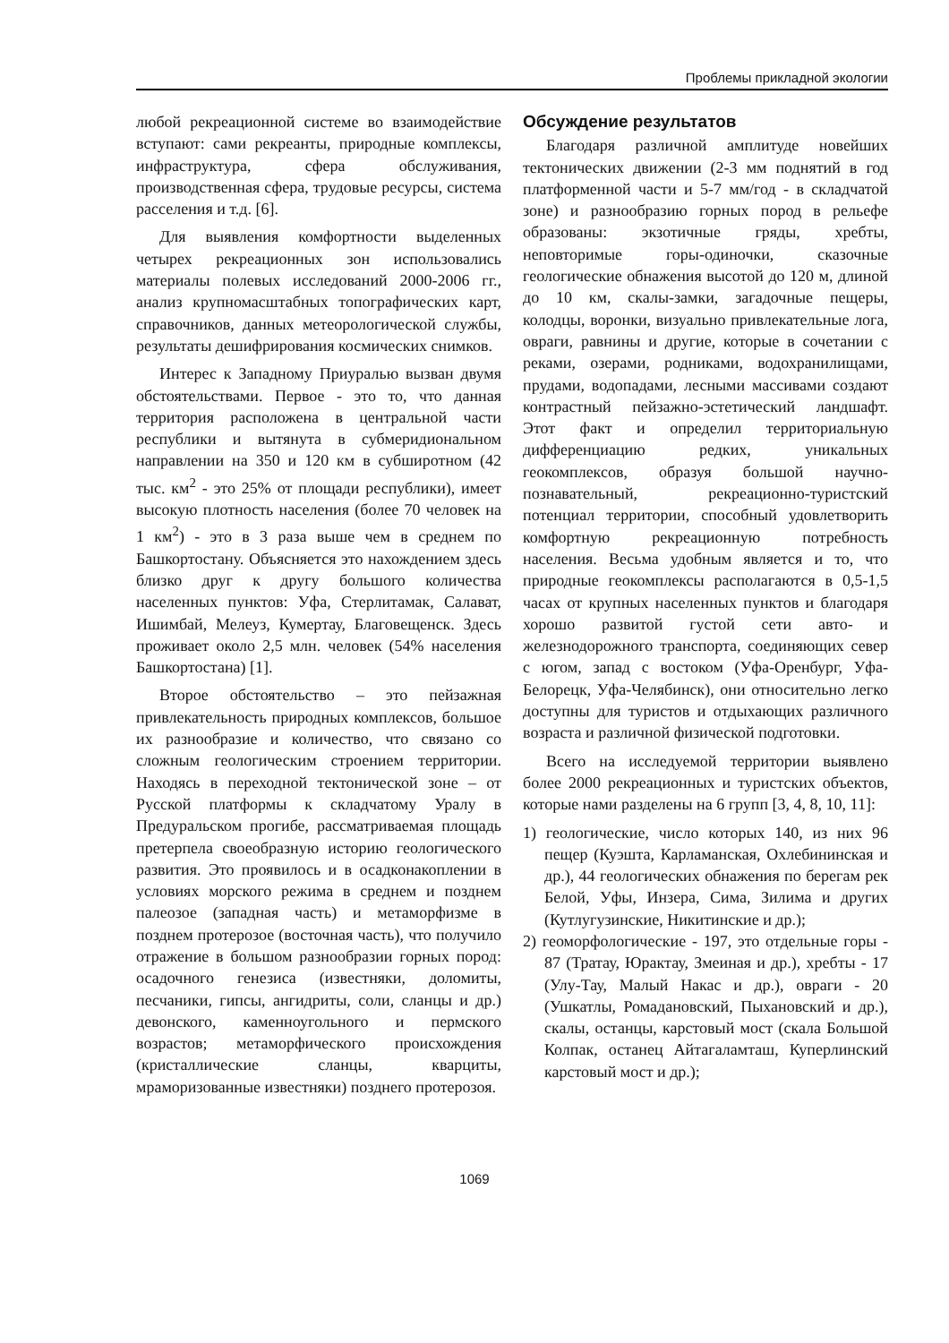Проблемы прикладной экологии
любой рекреационной системе во взаимодействие вступают: сами рекреанты, природные комплексы, инфраструктура, сфера обслуживания, производственная сфера, трудовые ресурсы, система расселения и т.д. [6].
Для выявления комфортности выделенных четырех рекреационных зон использовались материалы полевых исследований 2000-2006 гг., анализ крупномасштабных топографических карт, справочников, данных метеорологической службы, результаты дешифрирования космических снимков.
Интерес к Западному Приуралью вызван двумя обстоятельствами. Первое - это то, что данная территория расположена в центральной части республики и вытянута в субмеридиональном направлении на 350 и 120 км в субширотном (42 тыс. км<sup>2</sup> - это 25% от площади республики), имеет высокую плотность населения (более 70 человек на 1 км<sup>2</sup>) - это в 3 раза выше чем в среднем по Башкортостану. Объясняется это нахождением здесь близко друг к другу большого количества населенных пунктов: Уфа, Стерлитамак, Салават, Ишимбай, Мелеуз, Кумертау, Благовещенск. Здесь проживает около 2,5 млн. человек (54% населения Башкортостана) [1].
Второе обстоятельство – это пейзажная привлекательность природных комплексов, большое их разнообразие и количество, что связано со сложным геологическим строением территории. Находясь в переходной тектонической зоне – от Русской платформы к складчатому Уралу в Предуральском прогибе, рассматриваемая площадь претерпела своеобразную историю геологического развития. Это проявилось и в осадконакоплении в условиях морского режима в среднем и позднем палеозое (западная часть) и метаморфизме в позднем протерозое (восточная часть), что получило отражение в большом разнообразии горных пород: осадочного генезиса (известняки, доломиты, песчаники, гипсы, ангидриты, соли, сланцы и др.) девонского, каменноугольного и пермского возрастов; метаморфического происхождения (кристаллические сланцы, кварциты, мраморизованные известняки) позднего протерозоя.
Обсуждение результатов
Благодаря различной амплитуде новейших тектонических движении (2-3 мм поднятий в год платформенной части и 5-7 мм/год - в складчатой зоне) и разнообразию горных пород в рельефе образованы: экзотичные гряды, хребты, неповторимые горы-одиночки, сказочные геологические обнажения высотой до 120 м, длиной до 10 км, скалы-замки, загадочные пещеры, колодцы, воронки, визуально привлекательные лога, овраги, равнины и другие, которые в сочетании с реками, озерами, родниками, водохранилищами, прудами, водопадами, лесными массивами создают контрастный пейзажно-эстетический ландшафт. Этот факт и определил территориальную дифференциацию редких, уникальных геокомплексов, образуя большой научно-познавательный, рекреационно-туристский потенциал территории, способный удовлетворить комфортную рекреационную потребность населения. Весьма удобным является и то, что природные геокомплексы располагаются в 0,5-1,5 часах от крупных населенных пунктов и благодаря хорошо развитой густой сети авто- и железнодорожного транспорта, соединяющих север с югом, запад с востоком (Уфа-Оренбург, Уфа-Белорецк, Уфа-Челябинск), они относительно легко доступны для туристов и отдыхающих различного возраста и различной физической подготовки.
Всего на исследуемой территории выявлено более 2000 рекреационных и туристских объектов, которые нами разделены на 6 групп [3, 4, 8, 10, 11]:
1) геологические, число которых 140, из них 96 пещер (Куэшта, Карламанская, Охлебининская и др.), 44 геологических обнажения по берегам рек Белой, Уфы, Инзера, Сима, Зилима и других (Кутлугузинские, Никитинские и др.);
2) геоморфологические - 197, это отдельные горы - 87 (Тратау, Юрактау, Змеиная и др.), хребты - 17 (Улу-Тау, Малый Накас и др.), овраги - 20 (Ушкатлы, Ромадановский, Пыхановский и др.), скалы, останцы, карстовый мост (скала Большой Колпак, останец Айтагаламташ, Куперлинский карстовый мост и др.);
1069